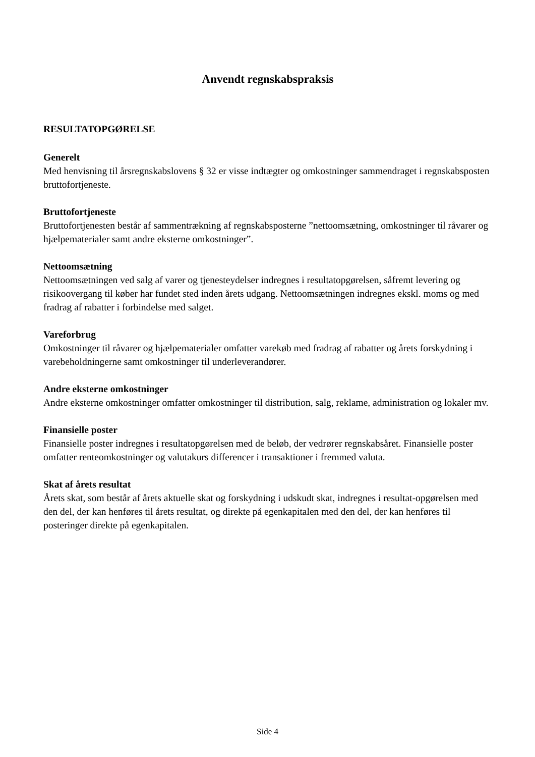Anvendt regnskabspraksis
RESULTATOPGØRELSE
Generelt
Med henvisning til årsregnskabslovens § 32 er visse indtægter og omkostninger sammendraget i regnskabsposten bruttofortjeneste.
Bruttofortjeneste
Bruttofortjenesten består af sammentrækning af regnskabsposterne ”nettoomsætning, omkostninger til råvarer og hjælpematerialer samt andre eksterne omkostninger”.
Nettoomsætning
Nettoomsætningen ved salg af varer og tjenesteydelser indregnes i resultatopgørelsen, såfremt levering og risikoovergang til køber har fundet sted inden årets udgang. Nettoomsætningen indregnes ekskl. moms og med fradrag af rabatter i forbindelse med salget.
Vareforbrug
Omkostninger til råvarer og hjælpematerialer omfatter varekøb med fradrag af rabatter og årets forskydning i varebeholdningerne samt omkostninger til underleverandører.
Andre eksterne omkostninger
Andre eksterne omkostninger omfatter omkostninger til distribution, salg, reklame, administration og lokaler mv.
Finansielle poster
Finansielle poster indregnes i resultatopgørelsen med de beløb, der vedrører regnskabsåret. Finansielle poster omfatter renteomkostninger og valutakurs differencer i transaktioner i fremmed valuta.
Skat af årets resultat
Årets skat, som består af årets aktuelle skat og forskydning i udskudt skat, indregnes i resultat-opgørelsen med den del, der kan henføres til årets resultat, og direkte på egenkapitalen med den del, der kan henføres til posteringer direkte på egenkapitalen.
Side 4